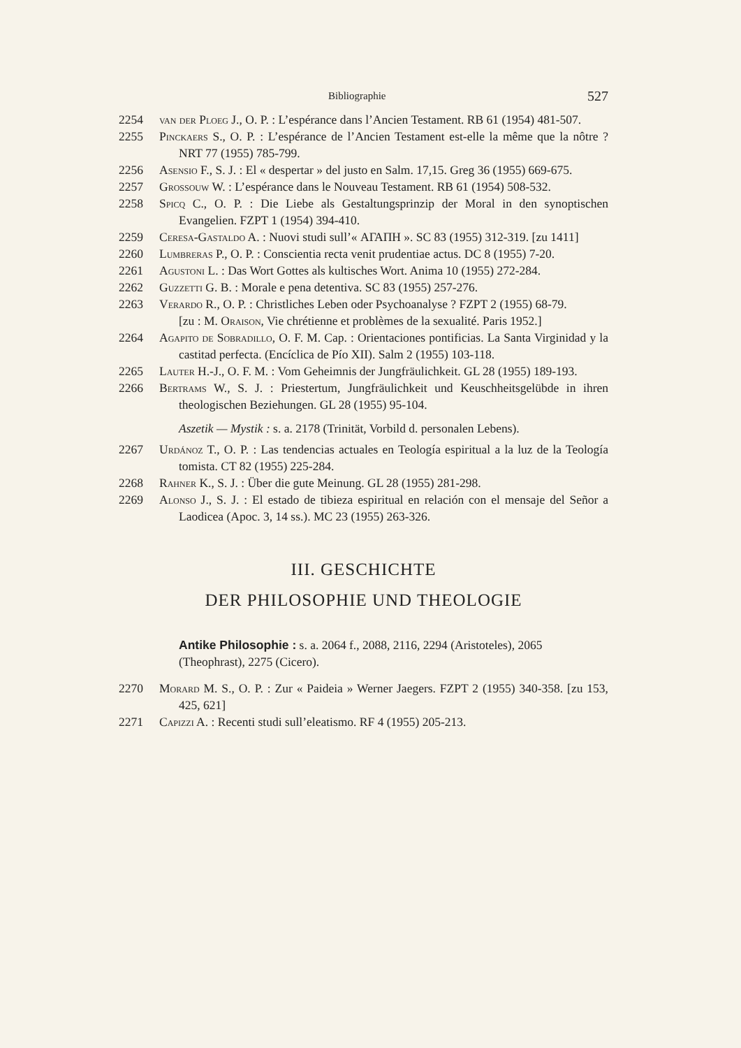Bibliographie 527
2254 van der Ploeg J., O. P. : L’espérance dans l’Ancien Testament. RB 61 (1954) 481-507.
2255 Pinckaers S., O. P. : L’espérance de l’Ancien Testament est-elle la même que la nôtre ? NRT 77 (1955) 785-799.
2256 Asensio F., S. J. : El « despertar » del justo en Salm. 17,15. Greg 36 (1955) 669-675.
2257 Grossouw W. : L’espérance dans le Nouveau Testament. RB 61 (1954) 508-532.
2258 Spicq C., O. P. : Die Liebe als Gestaltungsprinzip der Moral in den synoptischen Evangelien. FZPT 1 (1954) 394-410.
2259 Ceresa-Gastaldo A. : Nuovi studi sull’« ΑΓΑΠΗ ». SC 83 (1955) 312-319. [zu 1411]
2260 Lumbreras P., O. P. : Conscientia recta venit prudentiae actus. DC 8 (1955) 7-20.
2261 Agustoni L. : Das Wort Gottes als kultisches Wort. Anima 10 (1955) 272-284.
2262 Guzzetti G. B. : Morale e pena detentiva. SC 83 (1955) 257-276.
2263 Verardo R., O. P. : Christliches Leben oder Psychoanalyse ? FZPT 2 (1955) 68-79.
[zu : M. Oraison, Vie chrétienne et problèmes de la sexualité. Paris 1952.]
2264 Agapito de Sobradillo, O. F. M. Cap. : Orientaciones pontificias. La Santa Virginidad y la castitad perfecta. (Encíclica de Pío XII). Salm 2 (1955) 103-118.
2265 Lauter H.-J., O. F. M. : Vom Geheimnis der Jungfräulichkeit. GL 28 (1955) 189-193.
2266 Bertrams W., S. J. : Priestertum, Jungfräulichkeit und Keuschheitsgelübde in ihren theologischen Beziehungen. GL 28 (1955) 95-104.
Aszetik — Mystik : s. a. 2178 (Trinität, Vorbild d. personalen Lebens).
2267 Urdánoz T., O. P. : Las tendencias actuales en Teología espiritual a la luz de la Teología tomista. CT 82 (1955) 225-284.
2268 Rahner K., S. J. : Über die gute Meinung. GL 28 (1955) 281-298.
2269 Alonso J., S. J. : El estado de tibieza espiritual en relación con el mensaje del Señor a Laodicea (Apoc. 3, 14 ss.). MC 23 (1955) 263-326.
III. GESCHICHTE
DER PHILOSOPHIE UND THEOLOGIE
Antike Philosophie : s. a. 2064 f., 2088, 2116, 2294 (Aristoteles), 2065 (Theophrast), 2275 (Cicero).
2270 Morard M. S., O. P. : Zur « Paideia » Werner Jaegers. FZPT 2 (1955) 340-358. [zu 153, 425, 621]
2271 Capizzi A. : Recenti studi sull’eleatismo. RF 4 (1955) 205-213.